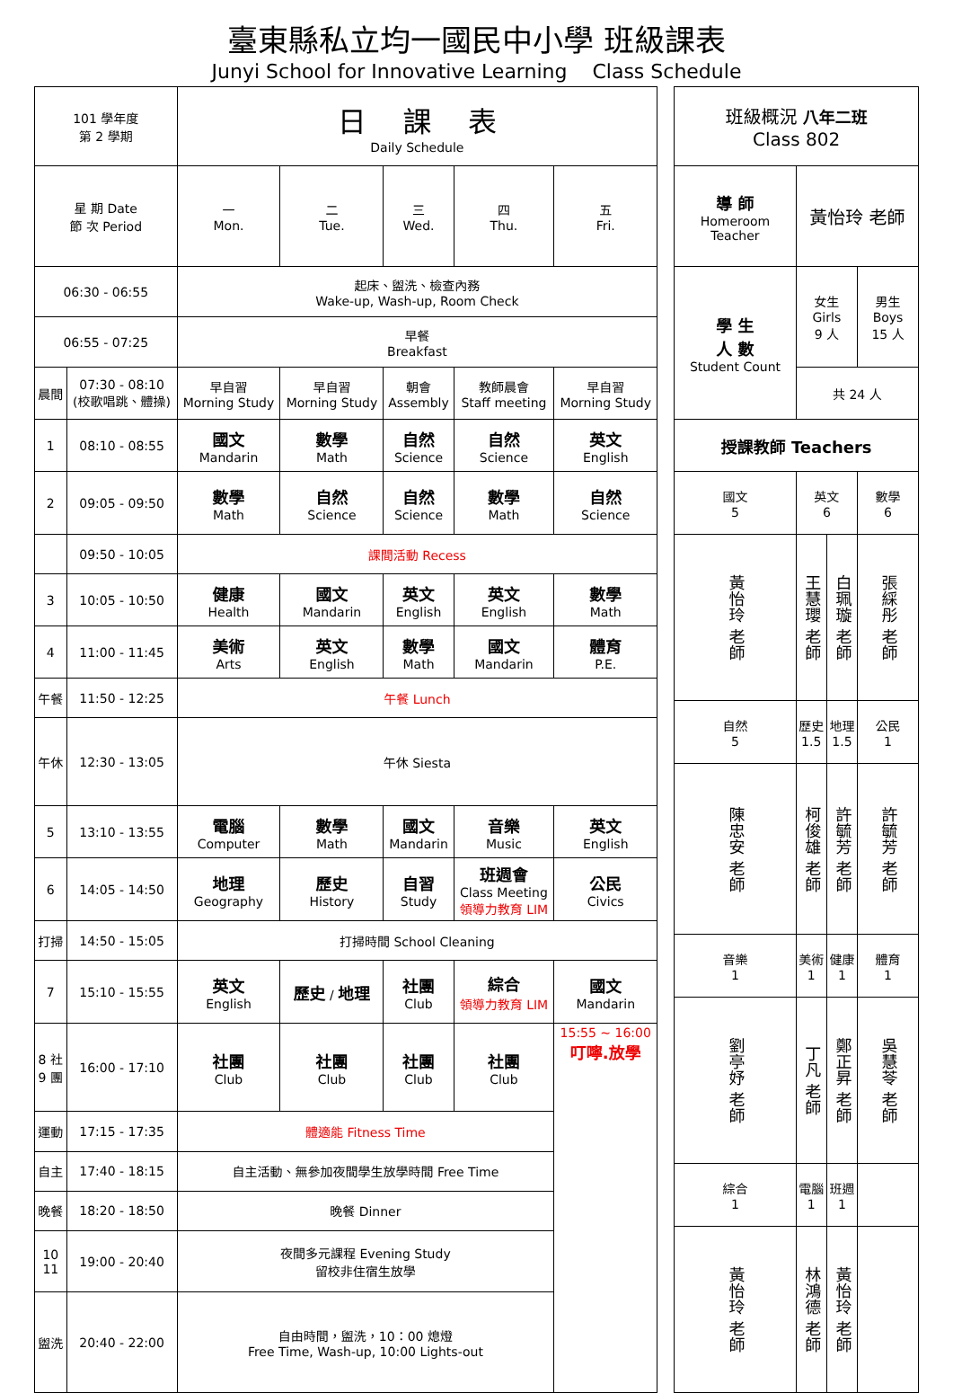臺東縣私立均一國民中小學 班級課表
Junyi School for Innovative Learning Class Schedule
| 101 學年度 第 2 學期 | | 日 課 表 Daily Schedule | | | | |
| 星 期 Date 節 次 Period | | 一 Mon. | 二 Tue. | 三 Wed. | 四 Thu. | 五 Fri. |
| 06:30 - 06:55 | | 起床、盥洗、檢查內務 Wake-up, Wash-up, Room Check | | | | |
| 06:55 - 07:25 | | 早餐 Breakfast | | | | |
| 晨間 | 07:30 - 08:10 (校歌唱跳、體操) | 早自習 Morning Study | 早自習 Morning Study | 朝會 Assembly | 教師晨會 Staff meeting | 早自習 Morning Study |
| 1 | 08:10 - 08:55 | 國文 Mandarin | 數學 Math | 自然 Science | 自然 Science | 英文 English |
| 2 | 09:05 - 09:50 | 數學 Math | 自然 Science | 自然 Science | 數學 Math | 自然 Science |
| | 09:50 - 10:05 | 課間活動 Recess | | | | |
| 3 | 10:05 - 10:50 | 健康 Health | 國文 Mandarin | 英文 English | 英文 English | 數學 Math |
| 4 | 11:00 - 11:45 | 美術 Arts | 英文 English | 數學 Math | 國文 Mandarin | 體育 P.E. |
| 午餐 | 11:50 - 12:25 | 午餐 Lunch | | | | |
| 午休 | 12:30 - 13:05 | 午休 Siesta | | | | |
| 5 | 13:10 - 13:55 | 電腦 Computer | 數學 Math | 國文 Mandarin | 音樂 Music | 英文 English |
| 6 | 14:05 - 14:50 | 地理 Geography | 歷史 History | 自習 Study | 班週會 Class Meeting 領導力教育 LIM | 公民 Civics |
| 打掃 | 14:50 - 15:05 | 打掃時間 School Cleaning | | | | |
| 7 | 15:10 - 15:55 | 英文 English | 歷史 / 地理 | 社團 Club | 綜合 領導力教育 LIM | 國文 Mandarin |
| 8 社 9 團 | 16:00 - 17:10 | 社團 Club | 社團 Club | 社團 Club | 社團 Club | 15:55 ~ 16:00 叮嚀.放學 |
| 運動 | 17:15 - 17:35 | 體適能 Fitness Time | | | | |
| 自主 | 17:40 - 18:15 | 自主活動、無參加夜間學生放學時間 Free Time | | | | |
| 晚餐 | 18:20 - 18:50 | 晚餐 Dinner | | | | |
| 10 11 | 19:00 - 20:40 | 夜間多元課程 Evening Study 留校非住宿生放學 | | | | |
| 盥洗 | 20:40 - 22:00 | 自由時間，盥洗，10：00 熄燈 Free Time, Wash-up, 10:00 Lights-out | | | | |
| 班級概況 八年二班 Class 802 | | | |
| 導 師 Homeroom Teacher | 黃怡玲 老師 | | |
| 學 生 人 數 Student Count | 女生 Girls 9 人 | | 男生 Boys 15 人 |
| | 共 24 人 | | |
| 授課教師 Teachers | | | |
| 國文 5 | 英文 6 | | 數學 6 |
| 黃怡玲 老師 | 王慧瓔 老師 | 白珮璇 老師 | 張綵彤 老師 |
| 自然 5 | 歷史 1.5 | 地理 1.5 | 公民 1 |
| 陳忠安 老師 | 柯俊雄 老師 | 許毓芳 老師 | 許毓芳 老師 |
| 音樂 1 | 美術 1 | 健康 1 | 體育 1 |
| 劉亭妤 老師 | 丁凡 老師 | 鄭正昇 老師 | 吳慧苓 老師 |
| 綜合 1 | 電腦 1 | 班週 1 | |
| 黃怡玲 老師 | 林鴻德 老師 | 黃怡玲 老師 | |